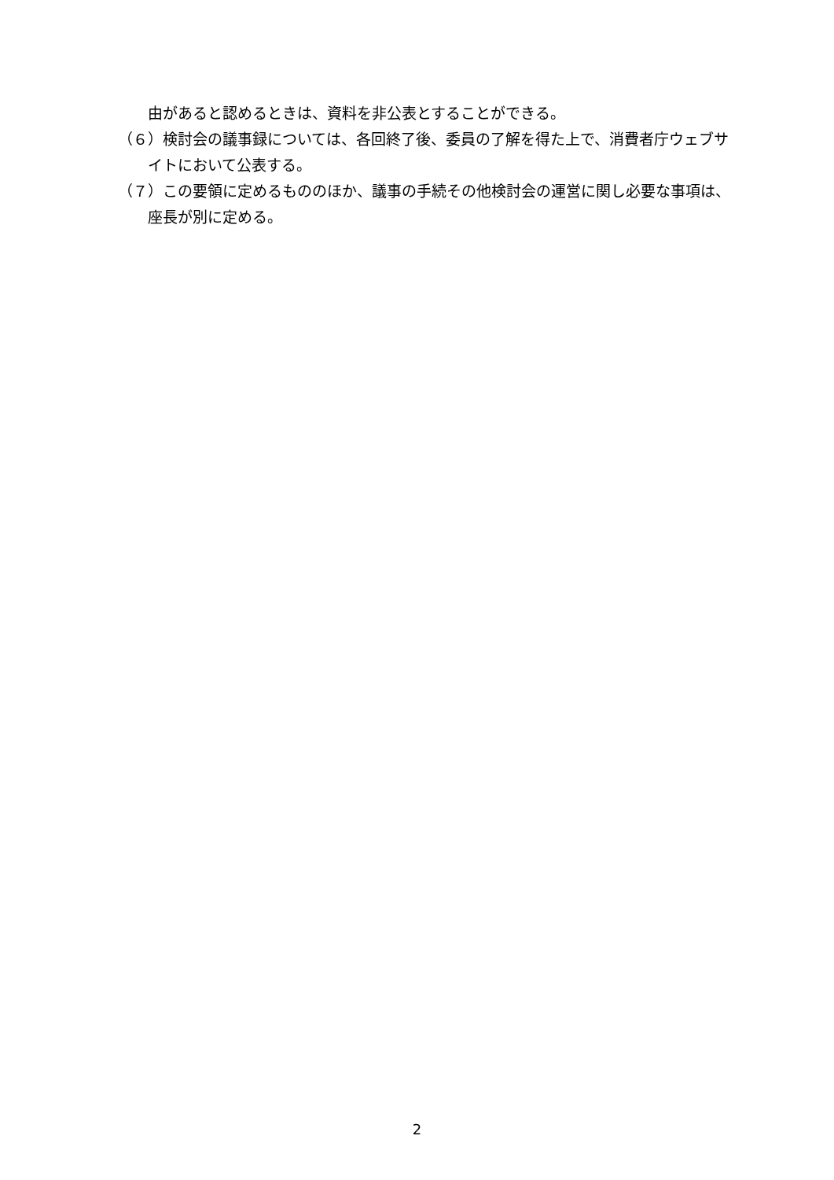由があると認めるときは、資料を非公表とすることができる。
（６）検討会の議事録については、各回終了後、委員の了解を得た上で、消費者庁ウェブサイトにおいて公表する。
（７）この要領に定めるもののほか、議事の手続その他検討会の運営に関し必要な事項は、座長が別に定める。
2